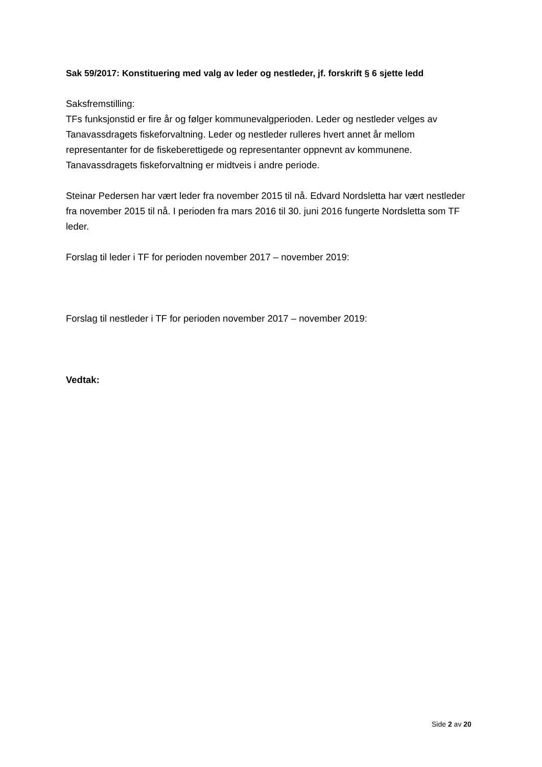Sak 59/2017: Konstituering med valg av leder og nestleder, jf. forskrift § 6 sjette ledd
Saksfremstilling:
TFs funksjonstid er fire år og følger kommunevalgperioden. Leder og nestleder velges av Tanavassdragets fiskeforvaltning. Leder og nestleder rulleres hvert annet år mellom representanter for de fiskeberettigede og representanter oppnevnt av kommunene. Tanavassdragets fiskeforvaltning er midtveis i andre periode.
Steinar Pedersen har vært leder fra november 2015 til nå. Edvard Nordsletta har vært nestleder fra november 2015 til nå. I perioden fra mars 2016 til 30. juni 2016 fungerte Nordsletta som TF leder.
Forslag til leder i TF for perioden november 2017 – november 2019:
Forslag til nestleder i TF for perioden november 2017 – november 2019:
Vedtak:
Side 2 av 20